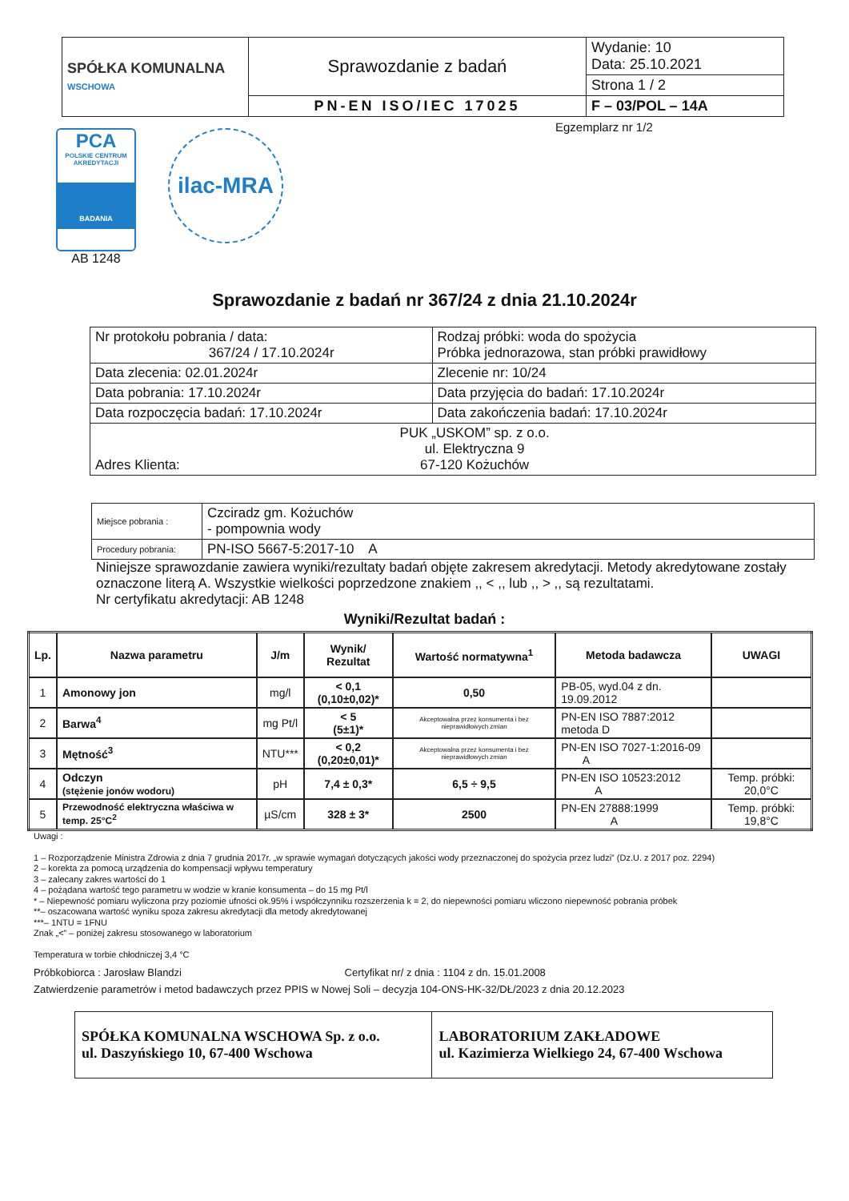| SPÓŁKA KOMUNALNA WSCHOWA | Sprawozdanie z badań | Wydanie: 10 Data: 25.10.2021 |
| | | Strona 1 / 2 |
| | PN-EN ISO/IEC 17025 | F – 03/POL – 14A |
PCA
POLSKIE CENTRUM AKREDYTACJI
BADANIA
AB 1248
ilac-MRA
Egzemplarz nr 1/2
Sprawozdanie z badań nr 367/24 z dnia 21.10.2024r
| Nr protokołu pobrania / data: 367/24 / 17.10.2024r | Rodzaj próbki: woda do spożycia Próbka jednorazowa, stan próbki prawidłowy |
| Data zlecenia: 02.01.2024r | Zlecenie nr: 10/24 |
| Data pobrania: 17.10.2024r | Data przyjęcia do badań: 17.10.2024r |
| Data rozpoczęcia badań: 17.10.2024r | Data zakończenia badań: 17.10.2024r |
| Adres Klienta: PUK „USKOM” sp. z o.o. ul. Elektryczna 9 67-120 Kożuchów | |
| Miejsce pobrania : | Czciradz gm. Kożuchów - pompownia wody |
| Procedury pobrania: | PN-ISO 5667-5:2017-10 A |
Niniejsze sprawozdanie zawiera wyniki/rezultaty badań objęte zakresem akredytacji. Metody akredytowane zostały oznaczone literą A. Wszystkie wielkości poprzedzone znakiem ,, < ,, lub ,, > ,, są rezultatami.
Nr certyfikatu akredytacji: AB 1248
Wyniki/Rezultat badań :
| Lp. | Nazwa parametru | J/m | Wynik/ Rezultat | Wartość normatywna<sup>1</sup> | Metoda badawcza | UWAGI |
| --- | --- | --- | --- | --- | --- | --- |
| 1 | Amonowy jon | mg/l | < 0,1 (0,10±0,02)* | 0,50 | PB-05, wyd.04 z dn. 19.09.2012 | |
| 2 | Barwa<sup>4</sup> | mg Pt/l | < 5 (5±1)* | Akceptowalna przez konsumenta i bez nieprawidłowych zmian | PN-EN ISO 7887:2012 metoda D | |
| 3 | Mętność<sup>3</sup> | NTU*** | < 0,2 (0,20±0,01)* | Akceptowalna przez konsumenta i bez nieprawidłowych zmian | PN-EN ISO 7027-1:2016-09 A | |
| 4 | Odczyn (stężenie jonów wodoru) | pH | 7,4 ± 0,3* | 6,5 ÷ 9,5 | PN-EN ISO 10523:2012 A | Temp. próbki: 20,0°C |
| 5 | Przewodność elektryczna właściwa w temp. 25°C<sup>2</sup> | µS/cm | 328 ± 3* | 2500 | PN-EN 27888:1999 A | Temp. próbki: 19,8°C |
Uwagi :
1 – Rozporządzenie Ministra Zdrowia z dnia 7 grudnia 2017r. „w sprawie wymagań dotyczących jakości wody przeznaczonej do spożycia przez ludzi” (Dz.U. z 2017 poz. 2294)
2 – korekta za pomocą urządzenia do kompensacji wpływu temperatury
3 – zalecany zakres wartości do 1
4 – pożądana wartość tego parametru w wodzie w kranie konsumenta – do 15 mg Pt/l
* – Niepewność pomiaru wyliczona przy poziomie ufności ok.95% i współczynniku rozszerzenia k = 2, do niepewności pomiaru wliczono niepewność pobrania próbek
**– oszacowana wartość wyniku spoza zakresu akredytacji dla metody akredytowanej
***– 1NTU = 1FNU
Znak „<” – poniżej zakresu stosowanego w laboratorium
Temperatura w torbie chłodniczej 3,4 °C
Próbkobiorca : Jarosław Blandzi Certyfikat nr/ z dnia : 1104 z dn. 15.01.2008
Zatwierdzenie parametrów i metod badawczych przez PPIS w Nowej Soli – decyzja 104-ONS-HK-32/DŁ/2023 z dnia 20.12.2023
| SPÓŁKA KOMUNALNA WSCHOWA Sp. z o.o. ul. Daszyńskiego 10, 67-400 Wschowa | LABORATORIUM ZAKŁADOWE ul. Kazimierza Wielkiego 24, 67-400 Wschowa |